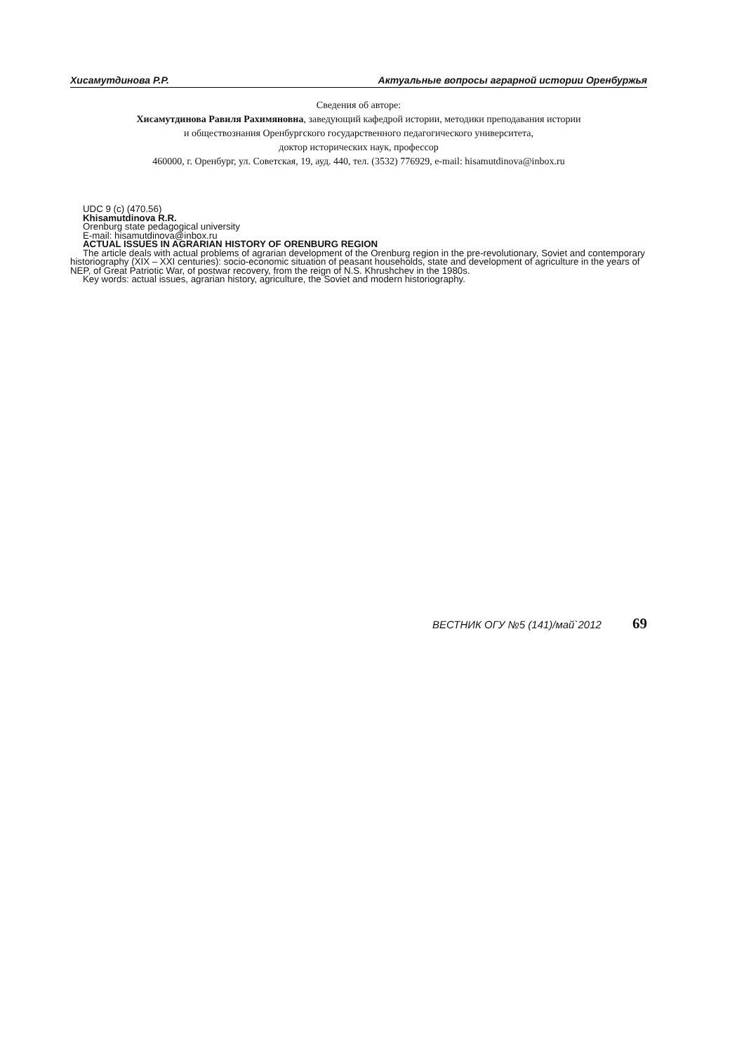Хисамутдинова Р.Р. Актуальные вопросы аграрной истории Оренбуржья
Сведения об авторе:
Хисамутдинова Равиля Рахимяновна, заведующий кафедрой истории, методики преподавания истории
и обществознания Оренбургского государственного педагогического университета,
доктор исторических наук, профессор
460000, г. Оренбург, ул. Советская, 19, ауд. 440, тел. (3532) 776929, e-mail: hisamutdinova@inbox.ru
UDC 9 (c) (470.56)
Khisamutdinova R.R.
Orenburg state pedagogical university
E-mail: hisamutdinova@inbox.ru
ACTUAL ISSUES IN AGRARIAN HISTORY OF ORENBURG REGION
The article deals with actual problems of agrarian development of the Orenburg region in the pre-revolutionary, Soviet and contemporary historiography (XIX – XXI centuries): socio-economic situation of peasant households, state and development of agriculture in the years of NEP, of Great Patriotic War, of postwar recovery, from the reign of N.S. Khrushchev in the 1980s.
Key words: actual issues, agrarian history, agriculture, the Soviet and modern historiography.
ВЕСТНИК ОГУ №5 (141)/май`2012 69